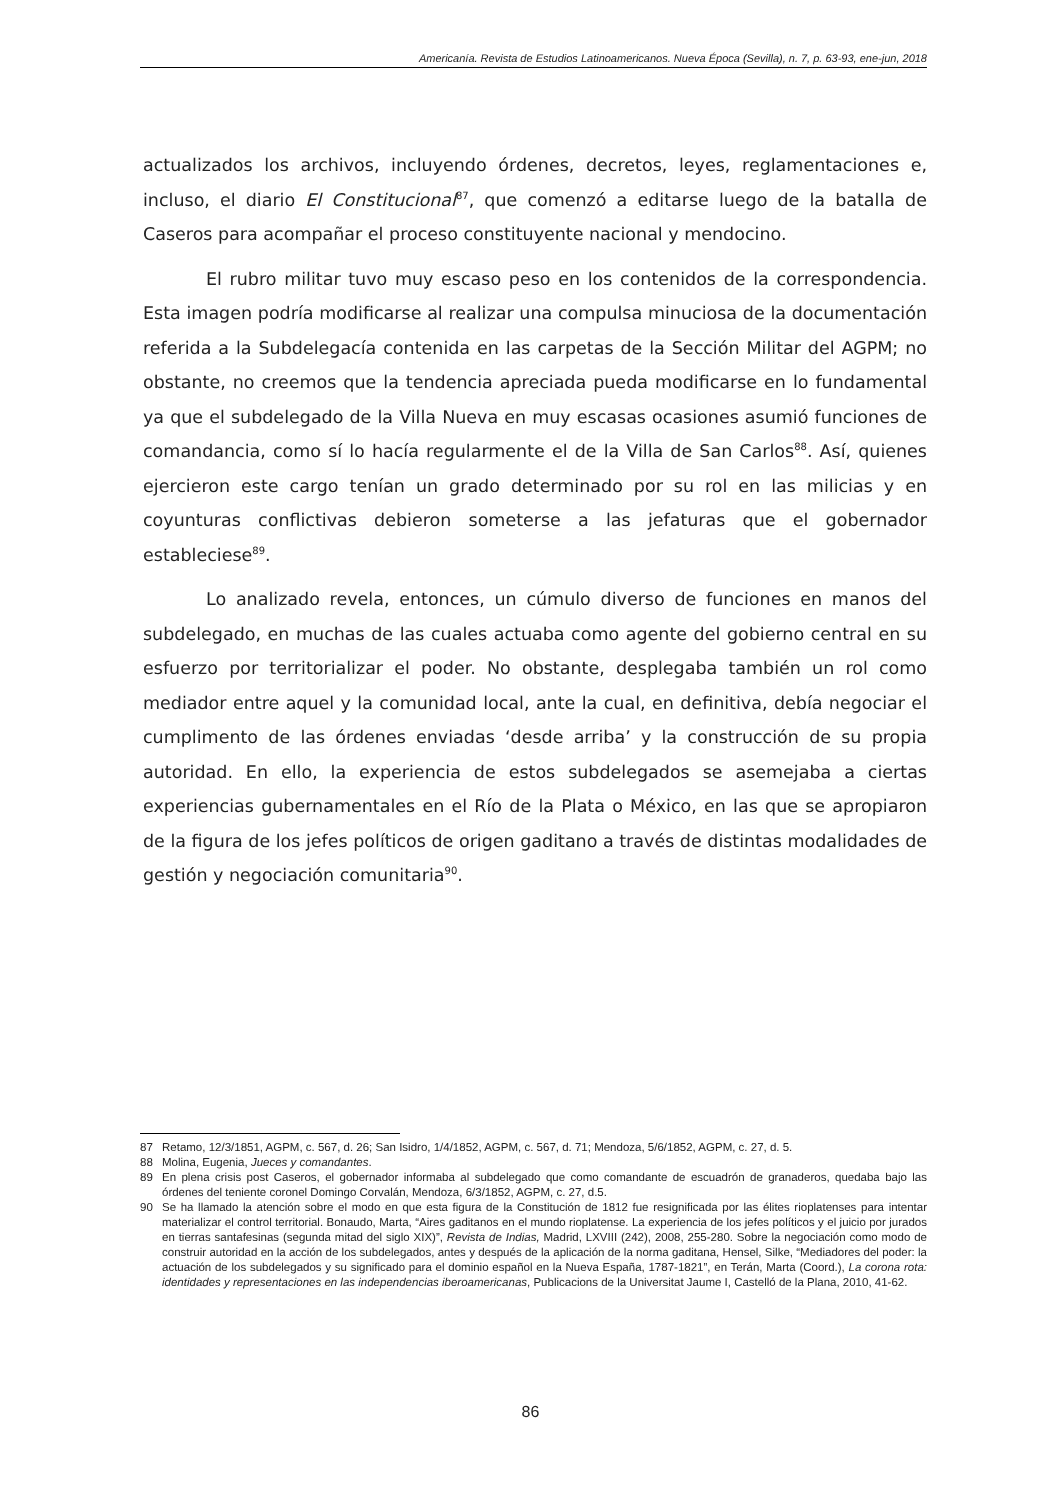Americanía. Revista de Estudios Latinoamericanos. Nueva Época (Sevilla), n. 7, p. 63-93, ene-jun, 2018
actualizados los archivos, incluyendo órdenes, decretos, leyes, reglamentaciones e, incluso, el diario El Constitucional<sup>87</sup>, que comenzó a editarse luego de la batalla de Caseros para acompañar el proceso constituyente nacional y mendocino.
El rubro militar tuvo muy escaso peso en los contenidos de la correspondencia. Esta imagen podría modificarse al realizar una compulsa minuciosa de la documentación referida a la Subdelegacía contenida en las carpetas de la Sección Militar del AGPM; no obstante, no creemos que la tendencia apreciada pueda modificarse en lo fundamental ya que el subdelegado de la Villa Nueva en muy escasas ocasiones asumió funciones de comandancia, como sí lo hacía regularmente el de la Villa de San Carlos<sup>88</sup>. Así, quienes ejercieron este cargo tenían un grado determinado por su rol en las milicias y en coyunturas conflictivas debieron someterse a las jefaturas que el gobernador estableciese<sup>89</sup>.
Lo analizado revela, entonces, un cúmulo diverso de funciones en manos del subdelegado, en muchas de las cuales actuaba como agente del gobierno central en su esfuerzo por territorializar el poder. No obstante, desplegaba también un rol como mediador entre aquel y la comunidad local, ante la cual, en definitiva, debía negociar el cumplimento de las órdenes enviadas ‘desde arriba’ y la construcción de su propia autoridad. En ello, la experiencia de estos subdelegados se asemejaba a ciertas experiencias gubernamentales en el Río de la Plata o México, en las que se apropiaron de la figura de los jefes políticos de origen gaditano a través de distintas modalidades de gestión y negociación comunitaria<sup>90</sup>.
87 Retamo, 12/3/1851, AGPM, c. 567, d. 26; San Isidro, 1/4/1852, AGPM, c. 567, d. 71; Mendoza, 5/6/1852, AGPM, c. 27, d. 5.
88 Molina, Eugenia, Jueces y comandantes.
89 En plena crisis post Caseros, el gobernador informaba al subdelegado que como comandante de escuadrón de granaderos, quedaba bajo las órdenes del teniente coronel Domingo Corvalán, Mendoza, 6/3/1852, AGPM, c. 27, d.5.
90 Se ha llamado la atención sobre el modo en que esta figura de la Constitución de 1812 fue resignificada por las élites rioplatenses para intentar materializar el control territorial. Bonaudo, Marta, “Aires gaditanos en el mundo rioplatense. La experiencia de los jefes políticos y el juicio por jurados en tierras santafesinas (segunda mitad del siglo XIX)”, Revista de Indias, Madrid, LXVIII (242), 2008, 255-280. Sobre la negociación como modo de construir autoridad en la acción de los subdelegados, antes y después de la aplicación de la norma gaditana, Hensel, Silke, “Mediadores del poder: la actuación de los subdelegados y su significado para el dominio español en la Nueva España, 1787-1821”, en Terán, Marta (Coord.), La corona rota: identidades y representaciones en las independencias iberoamericanas, Publicacions de la Universitat Jaume I, Castelló de la Plana, 2010, 41-62.
86